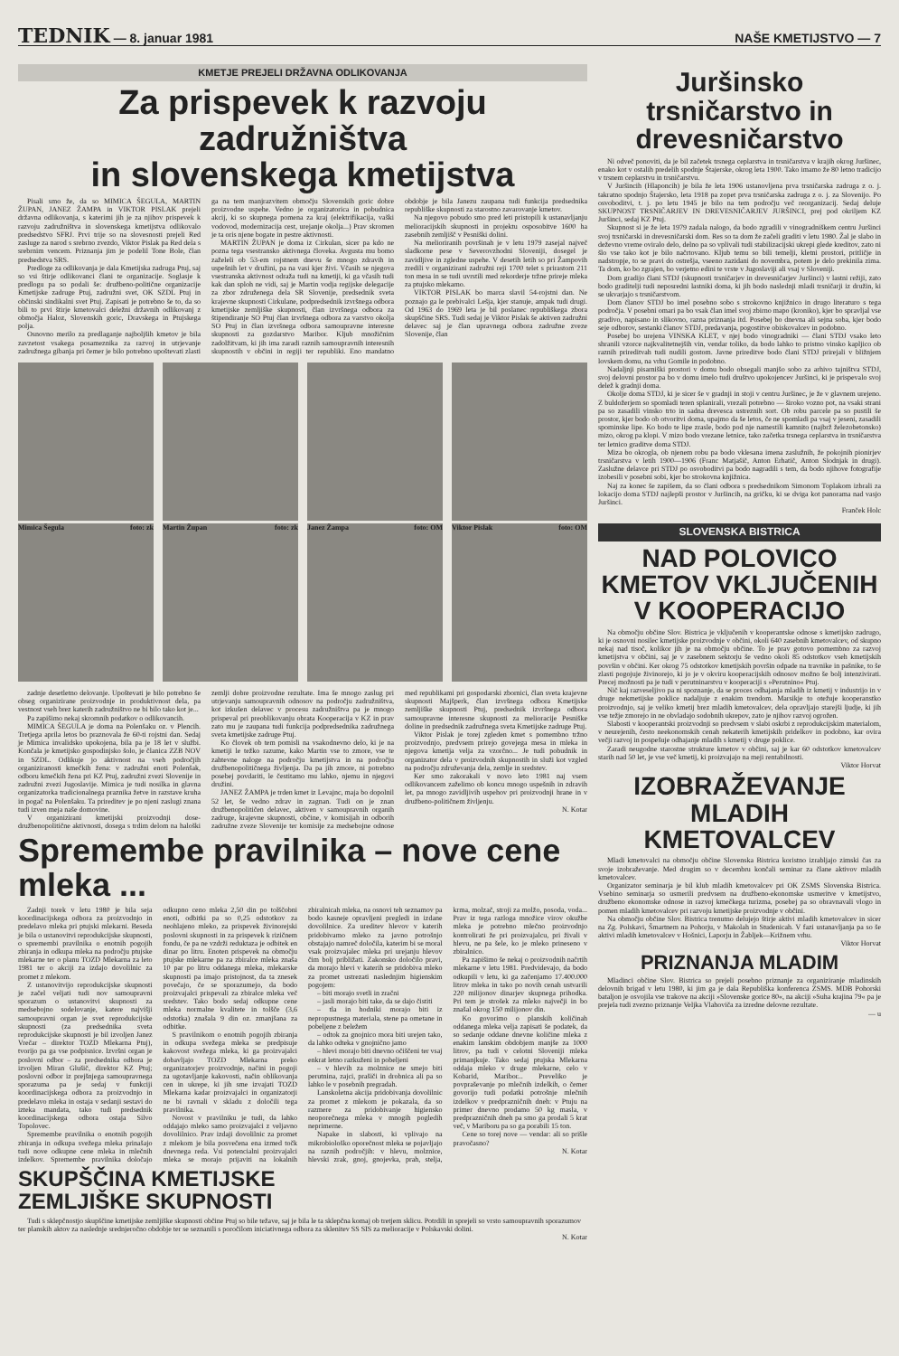TEDNIK — 8. januar 1981 NAŠE KMETIJSTVO — 7
KMETJE PREJELI DRŽAVNA ODLIKOVANJA
Za prispevek k razvoju zadružništva
in slovenskega kmetijstva
Pisali smo že, da so MIMICA ŠEGULA, MARTIN ŽUPAN, JANEZ ŽAMPA in VIKTOR PISLAK prejeli državna odlikovanja, s katerimi jih je za njihov prispevek k razvoju zadružništva in slovenskega kmetijstva odlikovalo predsedstvo SFRJ. Prvi trije so na slovesnosti prejeli Red zasluge za narod s srebrno zvezdo, Viktor Pislak pa Red dela s srebrnim vencem. Priznanja jim je podelil Tone Bole, član predsedstva SRS.
Predloge za odlikovanja je dala Kmetijska zadruga Ptuj, saj so vsi štirje odlikovanci člani te organizacije. Soglasje k predlogu pa so podali še: družbeno-politične organizacije Kmetijske zadruge Ptuj, zadružni svet, OK SZDL Ptuj in občinski sindikalni svet Ptuj. Zapisati je potrebno še to, da so bili to prvi štirje kmetovalci deležni državnih odlikovanj z območja Haloz, Slovenskih goric, Dravskega in Ptujskega polja.
Osnovno merilo za predlaganje najboljših kmetov je bila zavzetost vsakega posameznika za razvoj in utrjevanje zadružnega gibanja pri čemer je bilo potrebno upoštevati zlasti ga na tem manjrazvitem območju Slovenskih goric dobre proizvodne uspehe. Vedno je organizatorica in pobudnica akcij, ki so skupnega pomena za kraj (elektrifikacija, vaški vodovod, modernizacija cest, urejanje okolja...) Prav skromen je ta oris njene bogate in pestre aktivnosti.
MARTIN ŽUPAN je doma iz Cirkulan, sicer pa kdo ne pozna tega vsestransko aktivnega človeka. Avgusta mu bomo zaželeli ob 53-em rojstnem dnevu še mnogo zdravih in uspešnih let v družini, pa na vasi kjer živi. Včasih se njegova vsestranska aktivnost odraža tudi na kmetiji, ki ga včasih tudi kak dan sploh ne vidi, saj je Martin vodja regijske delegacije za zbor združenega dela SR Slovenije, predsednik sveta krajevne skupnosti Cirkulane, podpredsednik izvršnega odbora kmetijske zemljiške skupnosti, član izvršnega odbora za štipendiranje SO Ptuj član izvršnega odbora za varstvo okolja SO Ptuj in član izvršnega odbora samoupravne interesne skupnosti za gozdarstvo Maribor. Kljub množičnim zadolžitvam, ki jih ima zaradi raznih samoupravnih interesnih skupnostih v občini in regiji ter republiki. Eno mandatno obdobje je bila Janezu zaupana tudi funkcija predsednika republiške skupnosti za starostno zavarovanje kmetov.
Na njegovo pobudo smo pred leti pristopili k ustanavljanju melioracijskih skupnosti in projektu osposobitve 1600 ha zasebnih zemljišč v Pesniški dolini.
Na melioriranih površinah je v letu 1979 zasejal največ sladkorne pese v Severovzhodni Sloveniji, dosegel je zavidljive in zgledne uspehe. V desetih letih so pri Žampovih zredili v organizirani zadružni reji 1700 telet s prirastom 211 ton mesa in se tudi uvrstili med rekorderje tržne prireje mleka za ptujsko mlekarno.
VIKTOR PISLAK bo marca slavil 54-rojstni dan. Ne poznajo ga le prebivalci Lešja, kjer stanuje, ampak tudi drugi. Od 1963 do 1969 leta je bil poslanec republiškega zbora skupščine SRS. Tudi sedaj je Viktor Pislak še aktiven zadružni delavec saj je član upravnega odbora zadružne zveze Slovenije, član
Mimica Šegula foto: zk Martin Župan foto: zk Janez Žampa foto: OM Viktor Pislak foto: OM
zadnje desetletno delovanje. Upoštevati je bilo potrebno še obseg organizirane proizvodnje in produktivnost dela, pa vestnost vseh brez katerih zadružništvo ne bi bilo tako kot je...
Pa zapišimo nekaj skromnih podatkov o odlikovancih.
MIMICA ŠEGULA je doma na Polenšaku oz. v Plencih. Tretjega aprila letos bo praznovala že 60-ti rojstni dan. Sedaj je Mimica invalidsko upokojena, bila pa je 18 let v službi. Končala je kmetijsko gospodinjsko šolo, je članica ZZB NOV in SZDL. Odlikuje jo aktivnost na vseh področjih organiziranosti kmečkih žena: v zadružni enoti Polenšak, odboru kmečkih žena pri KZ Ptuj, zadružni zvezi Slovenije in zadružni zvezi Jugoslavije. Mimica je tudi nosilka in glavna organizatorka tradicionalnega praznika žetve in razstave kruha in pogač na Polenšaku. Ta prireditev je po njeni zaslugi znana tudi izven meja naše domovine.
V organizirani kmetijski proizvodnji dose- družbenopolitične aktivnosti, dosega s trdim delom na haloški zemlji dobre proizvodne rezultate. Ima še mnogo zaslug pri utrjevanju samoupravnih odnosov na področju zadružništva, kot izkušen delavec v procesu zadružništva pa je mnogo prispeval pri preoblikovanju obrata Kooperacija v KZ in prav zato mu je zaupana tudi funkcija podpredsednika zadružnega sveta kmetijske zadruge Ptuj.
Ko človek ob tem pomisli na vsakodnevno delo, ki je na kmetiji le težko razume, kako Martin vse to zmore, vse te zahtevne naloge na področju kmetijstva in na področju družbenopolitičnega življenja. Da pa jih zmore, ni potrebno posebej povdariti, le čestitamo mu lahko, njemu in njegovi družini.
JANEZ ŽAMPA je trden kmet iz Levajnc, maja bo dopolnil 52 let, še vedno zdrav in zagnan. Tudi on je znan družbenopolitičen delavec, aktiven v samoupravnih organih zadruge, krajevne skupnosti, občine, v komisijah in odborih zadružne zveze Slovenije ter komisije za medsebojne odnose med republikami pri gospodarski zbornici, član sveta krajevne skupnosti Majšperk, član izvršnega odbora Kmetijske zemljiške skupnosti Ptuj, predsednik izvršnega odbora samoupravne interesne skupnosti za melioracije Pesniške doline in predsednik zadružnega sveta Kmetijske zadruge Ptuj.
Viktor Pislak je torej zgleden kmet s pomembno tržno proizvodnjo, predvsem prirejo govejega mesa in mleka in njegova kmetija velja za vzorčno... Je tudi pobudnik in organizator dela v proizvodnih skupnostih in služi kot vzgled na področju združevanja dela, zemlje in sredstev.
Ker smo zakorakali v novo leto 1981 naj vsem odlikovancem zaželimo ob koncu mnogo uspešnih in zdravih let, pa mnogo zavidljivih uspehov pri proizvodnji hrane in v družbeno-političnem življenju.
N. Kotar
Spremembe pravilnika – nove cene mleka ...
Zadnji torek v letu 1980 je bila seja koordinacijskega odbora za proizvodnjo in predelavo mleka pri ptujski mlekarni. Beseda je bila o ustanovitvi reprodukcijske skupnosti, o spremembi pravilnika o enotnih pogojih zbiranja in odkupa mleka na področju ptujske mlekarne ter o planu TOZD Mlekarna za leto 1981 ter o akciji za izdajo dovolilnic za promet z mlekom.
Z ustanovitvijo reprodukcijske skupnosti je začel veljati tudi nov samoupravni sporazum o ustanovitvi skupnosti za medsebojno sodelovanje, katere najvišji samoupravni organ je svet reprodukcijske skupnosti (za predsednika sveta reprodukcijske skupnosti je bil izvoljen Janez Vrečar – direktor TOZD Mlekarna Ptuj), tvorijo pa ga vse podpisnice. Izvršni organ je poslovni odbor – za predsednika odbora je izvoljen Miran Glušič, direktor KZ Ptuj; poslovni odbor iz prejšnjega samoupravnega sporazuma pa je sedaj v funkciji koordinacijskega odbora za proizvodnjo in predelavo mleka in ostaja v sedanji sestavi do izteka mandata, tako tudi predsednik koordinacijskega odbora ostaja Silvo Topolovec.
Spremembe pravilnika o enotnih pogojih zbiranja in odkupa svežega mleka prinašajo tudi nove odkupne cene mleka in mlečnih izdelkov. Spremembe pravilnika določajo odkupno ceno mleka 2,50 din po tolščobni enoti, odbitki pa so 0,25 odstotkov za neohlajeno mleko, za prispevek živinorejski poslovni skupnosti in za prispevek k rizičnem fondu, če pa ne vzdrži reduktaza je odbitek en dinar po litru. Enoten prispevek na območju ptujske mlekarne pa za zbiralce mleka znaša 10 par po litru oddanega mleka, mlekarske skupnosti pa imajo pristojnost, da ta znesek povečajo, če se sporazumejo, da bodo proizvajalci prispevali za zbiralce mleka več sredstev. Tako bodo sedaj odkupne cene mleka normalne kvalitete in tolšče (3,6 odstotka) znašala 9 din oz. zmanjšana za odbitke.
S pravilnikom o enotnih pogojih zbiranja in odkupa svežega mleka se predpisuje kakovost svežega mleka, ki ga proizvajalci dobavljajo TOZD Mlekarna preko organizatorjev proizvodnje, načini in pogoji za ugotavljanje kakovosti, način oblikovanja cen in ukrepe, ki jih sme izvajati TOZD Mlekarna kadar proizvajalci in organizatorji ne bi ravnali v skladu z določili tega pravilnika.
Novost v pravilniku je tudi, da lahko oddajajo mleko samo proizvajalci z veljavno dovolilnico. Prav izdaji dovolilnic za promet z mlekom je bila posvečena ena izmed točk dnevnega reda. Vsi potencialni proizvajalci mleka se morajo prijaviti na lokalnih zbiralnicah mleka, na osnovi teh seznamov pa bodo kasneje opravljeni pregledi in izdane dovolilnice. Za ureditev hlevov v katerih pridobivamo mleko za javno potrošnjo obstajajo namreč določila, katerim bi se moral vsak proizvajalec mleka pri urejanju hlevov čim bolj približati. Zakonsko določilo pravi, da morajo hlevi v katerih se pridobiva mleko za promet ustrezati naslednjim higienskim pogojem:
– biti morajo svetli in zračni
– jasli morajo biti take, da se dajo čistiti
– tla in hodniki morajo biti iz nepropustnega materiala, stene pa ometane in pobeljene z beležem
– odtok za gnojnico mora biti urejen tako, da lahko odteka v gnojnično jamo
– hlevi morajo biti dnevno očiščeni ter vsaj enkrat letno razkuženi in pobeljeni
– v hlevih za molznice ne smejo biti perutnina, zajci, prašiči in drobnica ali pa so lahko le v posebnih pregradah.
Lanskoletna akcija pridobivanja dovolilnic za promet z mlekom je pokazala, da so razmere za pridobivanje higiensko neoporečnega mleka v mnogih pogledih neprimerne.
Napake in slabosti, ki vplivajo na mikrobiološko oporečnost mleka se pojavljajo na raznih področjih: v hlevu, molznice, hlevski zrak, gnoj, gnojevka, prah, stelja, krma, molzač, stroji za molžo, posoda, voda... Prav iz tega razloga množice virov okužbe mleka je potrebno mlečno proizvodnjo kontrolirati že pri proizvajalcu, pri živali v hlevu, ne pa šele, ko je mleko prineseno v zbiralnico.
Pa zapišimo še nekaj o proizvodnih načrtih mlekarne v letu 1981. Predvidevajo, da bodo odkupili v letu, ki ga začenjamo 17.400.000 litrov mleka in tako po novih cenah ustvarili 220 milijonov dinarjev skupnega prihodka. Pri tem je strošek za mleko največji in bo znašal okrog 150 milijonov din.
Ko govorimo o planskih količinah oddanega mleka velja zapisati še podatek, da so sedanje oddane dnevne količine mleka z enakim lanskim obdobjem manjše za 1000 litrov, pa tudi v celotni Sloveniji mleka primanjkuje. Tako sedaj ptujska Mlekarna oddaja mleko v druge mlekarne, celo v Kobarid, Maribor... Preveliko je povpraševanje po mlečnih izdelkih, o čemer govorijo tudi podatki potrošnje mlečnih izdelkov v predprazničnih dneh: v Ptuju na primer dnevno prodamo 50 kg masla, v predprazničnih dneh pa smo ga prodali 5 krat več, v Mariboru pa so ga porabili 15 ton.
Cene so torej nove — vendar: ali so prišle pravočasno?
N. Kotar
SKUPŠČINA KMETIJSKE
ZEMLJIŠKE SKUPNOSTI
Tudi s sklepčnostjo skupščine kmetijske zemljiške skupnosti občine Ptuj so bile težave, saj je bila le ta sklepčna komaj ob tretjem sklicu. Potrdili in sprejeli so vrsto samoupravnih sporazumov ter planskih aktov za naslednje srednjeročno obdobje ter se seznanili s poročilom iniciativnega odbora za sklenitev SS SIS za melioracije v Polskavski dolini.
N. Kotar
Juršinsko trsničarstvo in drevesničarstvo
Ni odveč ponoviti, da je bil začetek trsnega ceplarstva in trsničarstva v krajih okrog Juršinec, enako kot v ostalih predelih spodnje Štajerske, okrog leta 1900. Tako imamo že 80 letno tradicijo v trsnem ceplarstvu in trsničarstvu.
V Juršincih (Hlaponcih) je bila že leta 1906 ustanovljena prva trsničarska zadruga z o. j. takratno spodnjo Štajersko, leta 1918 pa zopet prva trsničarska zadruga z o. j. za Slovenijo. Po osvoboditvi, t. j. po letu 1945 je bilo na tem področju več reorganizacij. Sedaj deluje SKUPNOST TRSNIČARJEV IN DREVESNIČARJEV JURŠINCI, prej pod okriljem KZ Juršinci, sedaj KZ Ptuj.
Skupnost si je že leta 1979 zadala nalogo, da bodo zgradili v vinogradniškem centru Juršinci svoj trsničarski in drevesničarski dom. Res so ta dom že začeli graditi v letu 1980. Žal je slabo in deževno vreme oviralo delo, delno pa so vplivali tudi stabilizacijski ukrepi glede kreditov, zato ni šlo vse tako kot je bilo načrtovano. Kljub temu so bili temelji, kletni prostori, pritličje in nadstropje, to se pravi do ostrešja, vseeno zazidani do novembra, potem je delo prekinila zima. Ta dom, ko bo zgrajen, bo verjetno edini te vrste v Jugoslaviji ali vsaj v Sloveniji.
Dom gradijo člani STDJ (skupnosti trsničarjev in drevesničarjev Juršinci) v lastni režiji, zato bodo graditelji tudi neposredni lastniki doma, ki jih bodo naslednji mladi trsničarji iz družin, ki se ukvarjajo s trsničarstvom.
Dom članov STDJ bo imel posebno sobo s strokovno knjižnico in drugo literaturo s tega področja. V posebni omari pa bo vsak član imel svoj zbirno mapo (kroniko), kjer bo spravljal vse gradivo, napisano in slikovno, razna priznanja itd. Posebej bo dnevna ali sejna soba, kjer bodo seje odborov, sestanki članov STDJ, predavanja, pogostitve obiskovalcev in podobno.
Posebej bo urejena VINSKA KLET, v njej bodo vinogradniki — člani STDJ vsako leto shranili vzorce najkvalitetnejših vin, vendar toliko, da bodo lahko to pristno vinsko kapljico ob raznih prireditvah tudi nudili gostom. Javne prireditve bodo člani STDJ prirejali v bližnjem lovskem domu, na vrhu Gomile in podobno.
Nadaljnji pisarniški prostori v domu bodo obsegali manjšo sobo za arhivo tajništva STDJ, svoj delovni prostor pa bo v domu imelo tudi društvo upokojencev Juršinci, ki je prispevalo svoj delež k gradnji doma.
Okolje doma STDJ, ki je sicer še v gradnji in stoji v centru Juršinec, je že v glavnem urejeno. Z buldožerjem so spomladi teren splanirali, vrezali potrebno — široko vozno pot, na vsaki strani pa so zasadili vinsko trto in sadna drevesca ustreznih sort. Ob robu parcele pa so pustili še prostor, kjer bodo ob otvoritvi doma, upajmo da še letos, če ne spomladi pa vsaj v jeseni, zasadili spominske lipe. Ko bodo te lipe zrasle, bodo pod nje namestili kamnito (najbrž železobetonsko) mizo, okrog pa klopi. V mizo bodo vrezane letnice, tako začetka trsnega ceplarstva in trsničarstva ter letnico graditve doma STDJ.
Miza bo okrogla, ob njenem robu pa bodo vklesana imena zaslužnih, že pokojnih pionirjev trsničarstva v letih 1900—1906 (Franc Matjašič, Anton Erhatič, Anton Slodnjak in drugi). Zaslužne delavce pri STDJ po osvoboditvi pa bodo nagradili s tem, da bodo njihove fotografije izobesili v posebni sobi, kjer bo strokovna knjižnica.
Naj za konec še zapišem, da so člani odbora s predsednikom Simonom Toplakom izbrali za lokacijo doma STDJ najlepši prostor v Juršincih, na gričku, ki se dviga kot panorama nad vasjo Juršinci.
Franček Holc
SLOVENSKA BISTRICA
NAD POLOVICO KMETOV VKLJUČENIH V KOOPERACIJO
Na območju občine Slov. Bistrica je vključenih v kooperantske odnose s kmetijsko zadrugo, ki je osnovni nosilec kmetijske proizvodnje v občini, okoli 640 zasebnih kmetovalcev, od skupno nekaj nad tisoč, kolikor jih je na območju občine. To je prav gotovo pomembno za razvoj kmetijstva v občini, saj je v zasebnem sektorju še vedno okoli 85 odstotkov vseh kmetijskih površin v občini. Ker okrog 75 odstotkov kmetijskih površin odpade na travnike in pašnike, to še zlasti pogojuje živinorejo, ki jo je v okviru kooperacijskih odnosov možno še bolj intenzivirati. Precej možnosti pa je tudi v perutninarstvu v kooperaciji s »Perutnino« Ptuj.
Nič kaj razveseljivo pa ni spoznanje, da se proces odhajanja mladih iz kmetij v industrijo in v druge nekmetijske poklice nadaljuje z enakim trendom. Marsikje to otežuje kooperanstko proizvodnjo, saj je veliko kmetij brez mladih kmetovalcev, dela opravljajo starejši ljudje, ki jih vse težje zmorejo in ne obvladajo sodobnih ukrepov, zato je njihov razvoj ogrožen.
Slabosti v kooperantski proizvodnji so predvsem v slabi oskrbi z reprodukcijskim materialom, v neurejenih, često neekonomskih cenah nekaterih kmetijskih pridelkov in podobno, kar ovira večji razvoj in pospešuje odhajanje mladih s kmetij v druge poklice.
Zaradi neugodne starostne strukture kmetov v občini, saj je kar 60 odstotkov kmetovalcev starih nad 50 let, je vse več kmetij, ki proizvajajo na meji rentabilnosti.
Viktor Horvat
IZOBRAŽEVANJE MLADIH KMETOVALCEV
Mladi kmetovalci na območju občine Slovenska Bistrica koristno izrabljajo zimski čas za svoje izobraževanje. Med drugim so v decembru končali seminar za člane aktivov mladih kmetovalcev.
Organizator seminarja je bil klub mladih kmetovalcev pri OK ZSMS Slovenska Bistrica. Vsebino seminarja so usmerili predvsem na družbeno-ekonomske usmeritve v kmetijstvo, družbeno ekonomske odnose in razvoj kmečkega turizma, posebej pa so obravnavali vlogo in pomen mladih kmetovalcev pri razvoju kmetijske proizvodnje v občini.
Na območju občine Slov. Bistrica trenutno delujejo štirje aktivi mladih kmetovalcev in sicer na Zg. Polskavi, Šmartnem na Pohorju, v Makolah in Studenicah. V fazi ustanavljanja pa so še aktivi mladih kmetovalcev v Hošnici, Laporju in Žabljek—Križnem vrhu.
Viktor Horvat
PRIZNANJA MLADIM
Mladinci občine Slov. Bistrica so prejeli posebno priznanje za organiziranje mladinskih delovnih brigad v letu 1980, ki jim ga je dala Republiška konferenca ZSMS. MDB Pohorski bataljon je osvojila vse trakove na akciji »Slovenske gorice 80«, na akciji »Suha krajina 79« pa je prejela tudi zvezno priznanje Veljka Vlahoviča za izredne delovne rezultate.
— u